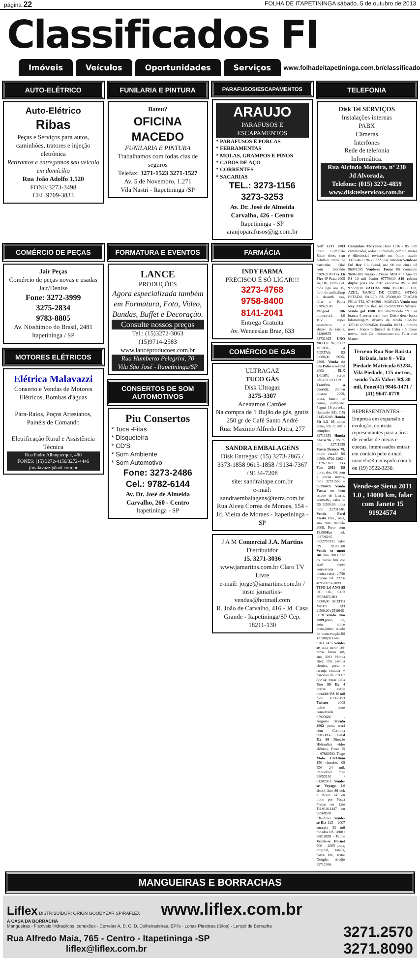página 22 FOLHA DE ITAPETININGA sábado, 5 de outubro de 2013
Classificados FI
Imóveis Veículos Oportunidades Serviços www.folhadeitapetininga.com.br/classificados
AUTO-ELÉTRICO
Auto-Elétrico
Ribas
Peças e Serviços para autos, caminhões, tratores e injeção eletrônica
Retiramos e entregamos seu veículo em domícilio
Rua João Adolfo 1.520
FONE:3273-3498
CEL 9709-3833
FUNILARIA E PINTURA
Bateu?
OFICINA MACEDO
FUNILARIA E PINTURA
Trabalhamos com todas cias de seguros
Telefax: 3271-1523 3271-1527
Av. 5 de Novembro, 1.271
Vila Nastri - Itapetininga /SP
PARAFUSOS/ESCAPAMENTOS
ARAUJO
PARAFUSOS E ESCAPAMENTOS
* PARAFUSOS E PORCAS
* FERRAMENTAS
* MOLAS, GRAMPOS E PINOS
* CABOS DE AÇO
* CORRENTES
* SACARIAS
TEL.: 3273-1156
3273-3253
Av. Dr. José de Almeida Carvalho, 426 - Centro
Itapetininga - SP
araujoparafusos@ig.com.br
TELEFONIA
Disk Tel SERVIÇOS
Instalações internas
PABX
Câmeras
Interfones
Rede de telefonia
Informática.
Rua Alcindo Moreira, nº 230
Jd Alvorada.
Telefone: (015) 3272-4859
www.disktelservicos.com.br
COMÉRCIO DE PEÇAS
Jair Peças
Comércio de peças novas e usadas
Jair/Denise
Fone: 3272-3999
3275-2834
9783-8805
Av. Nisshimbo do Brasil, 2481 Itapetininga / SP
MOTORES ELÉTRICOS
Elétrica Malavazzi
Conserto e Vendas de Motores Elétricos, Bombas d'águas
Pára-Raios, Poços Artesianos, Painéis de Comando
Eletrificação Rural e Assistência Técnica
Rua Padre Albuquerque, 490
FONES: (15) 3272-4156/3272-4446
jtmalavazzi@uol.com.br
FORMATURA E EVENTOS
LANCE
PRODUÇÕES
Agora especializada também em Formatura, Foto, Video, Bandas, Buffet e Decoração.
Consulte nossos preços
Tel.: (15)3272-3063
(15)9714-2583
www.lanceproducoes.com.br
Rua Humberto Pelegrini, 70
Vila São José - Itapetininga/SP
CONSERTOS DE SOM AUTOMOTIVOS
Piu Consertos
* Toca -Fitas
* Disqueteira
* CD'S
* Som Ambiente
* Som Automotivo
Fone: 3273-2486
Cel.: 9782-6144
Av. Dr. José de Almeida Carvalho, 260 - Centro
Itapetininga - SP
FARMÁCIA
INDY FARMA
PRECISOU É SÓ LIGAR!!!
3273-4768
9758-8400
8141-2041
Entrega Gratuita
Av. Wenceslau Braz, 633
COMÉRCIO DE GAS
ULTRAGAZ
TUCO GÁS
Disk Ultragaz
3275-3307
Aceitamos Cartões
Na compra de 1 Bujão de gás, gratis 250 gr de Café Santo André
Rua: Maximo Alfredo Dutra, 277
SANDRA EMBALAGENS
Disk Entregas: (15) 3273-2865 / 3373-1858 9615-1858 / 9134-7367 / 9134-7208
site: sandraitape.com.br
e-mail: sandraembalagens@terra.com.br
Rua Alceu Correa de Moraes, 154 - Jd. Vieira de Moraes - Itapetininga - SP
J A M Comercial J.A. Martins Distribuidor
15. 3271-3036
www.jamartins.com.br Claro TV Livre
e-mail: jorge@jamartins.com.br / msn: jamartins-vendas@hotmail.com
R. João de Carvalho, 416 - Jd. Casa Grande - Itapetininga/SP Cep. 18211-130
Golf GTI 2003 Preto Completo Znico dono, sem detalhes carro de particular, falar com Osvaldo 9709-2100 Fox 1.6 Flex 4P Prata 2005 Ar, DH, Vidro elet. roda liga aro 15, farol de milha,limp e desemb tras, falar c/ Paula 9709-2100 Peugeot 206 impecavel. 1.0 16V super econtmico e abaixo de tabela. 81209878 – 33731465 UNO MILLE 97, COR VERDE, 4 PORTAS, R$ 8.000,00 9625-2368. Venda de um Palio weekend 2002 ELX 1.0/16V, verde telf-1597211319 Tranfiro a dmvida: citroen picasso 2009, prata, banco de couro, completo. Paguei 16 parcelas (faltando 34). (15) 8145-0248 Honda Fit LX 05 unico dono, R$ 22 mil - completo - 32711358 Honda Shara 96 - R$ 35 mil, 32711358 Fusca Branco 79, otimo estado R$ 4.500, 9729-4262 / 9179-7363 CG Fan 2011 ES troco, doc. Ok com 2 pneus novos, fone 32731562 e 96394489. Vendo Fusca em bom estado de lataria, vermelho, valor de R$ 3.500,00, trata fone 32731640. Vendo Ford Fiesta Flex., 4pts, ano 2007 modelo 2008, Preto com 18.000Km tel. :32726195 ou32710531 valor R$ 20.000,00 Vende se moto Biz ano 2003 doc ok baixa km cor azul super conservada e bonita valor: 2.750 viviane tel: 3273-4895/9731-3099 TIPO 2.0 ANO 95 DC OK, COR VERMELHO 5.000,00 ACEITO MOTO ATI 2.500,00 (15)9646-6070 Vendo Uno 2009,preto, te, som, unico dono,ótimo estado de conservação,R$ 17.500,00.Fone 9703 3475 Vende-se uma moto sei-nova, baixa km, ano 2011 Honda Broz 150, partida eletrica, preta e laranja entrada + parcelas de 291.67 doc ok, tratar Leila Uno 99 Ex 4 portas verde metalido R$ 10 mil fone 3271-8153 Twister 2008 unico dono conservada 97923686 - Augusto Strada 2002 preta trará com Carolina 98053056 Ford Ka 99 Direção Hidraulica vidro elétrico, Fone: 15 – 97669583 Tiago Moto CGTitam 150 chumbo, 08 KM 24 mil, impecável fone 98053130 / 81202301 Vende-se Voyage 1.6 alcool Ano 86 dok e motor ok ou troco por Fusca Passat ou Uno Tel:91021447 ou 96568538 Claudinei Vende-se Biz 125 – 2007 amarela 33 mil rodados R$ 3.800 / 88019558 – Felipe Vende-se Hornet 600 – 2005 preta, original, tabela, baixa km, tratar Douglas Araújo 32711996.
Caminhão Mercedes Bens 1316 / 85 com climatizador, rodoar, turbinado, cambio, motor e diferencial revisado em ótimo estado 33735462 / 96398322 José Amadeu Vende-se Del Rey 1.8 alcool, ano 90 cor cinza tel 96058295 Vende-se Focus 05 completo 96046189 Furgão / Diesel MB180 / Ano 95 R$ 10 mil Junior 97779030 S10 cabine dupla/ preta ano 2010 executive R$ 52 mil 97779030 ZAFIRA 2004 MODELO CD, AZUL, BANCO DE COURO, OTIMO ESTADO VALOR R$ 25.000,00 TRATAR PELO TEL 97016398 - MÁRCIA Vendo uno way 2008 fire flex. tel 15-97853935 Silvana. Vendo gol 1000 16v ano/modelo 99 Cor branca 4 portas serie ouro Unico dono baixa kilometragem Abaixo da tabela Contato 32721612/97994504 Brasília 80/81 - pintura nova - banco reclinável de Celta - 5 pneus novos - tudo Ok - documento etc. Falar com Mauro -
Terreno Rua Noe Batista Brizola, lote 8 - Vila Piedade Matricula 63284. Vila Piedade, 175 metros, sendo 7x25 Valor: R$ 38 mil, Fone(41) 9846-1471 / (41) 9647-0778
REPRESENTANTES – Empresa em expansão e evolução, contrata representantes para a área de vendas de meias e cuecas, interessados entrar em contato pelo e-mail marcelo@meiaspolo.com.br ou (19) 3522-3230.
Vende-se Siena 2011 1.0 , 14000 km, falar com Janete 15 91924574
MANGUEIRAS E BORRACHAS
Liflex DISTRIBUIDOR: ORION GOODYEAR SPIRAFLEX www.liflex.com.br
A CASA DA BORRACHA
Mangueiras - Flexiveis Hidraulicos, conexões · Correias A, B, C, D, Colheiradeiras, EPI's · Lonas Plasticas (Silos) - Lençol de Borracha 3271.2570
3271.8090
Rua Alfredo Maia, 765 - Centro - Itapetininga -SP liflex@liflex.com.br